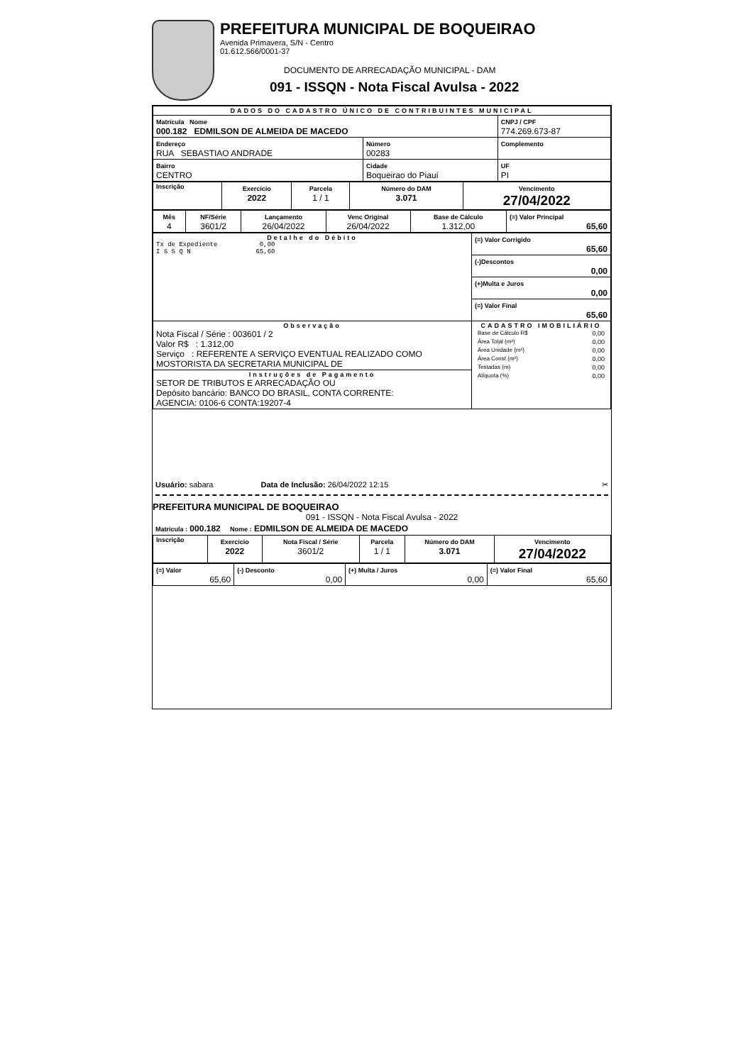PREFEITURA MUNICIPAL DE BOQUEIRAO
Avenida Primavera, S/N - Centro
01.612.566/0001-37
DOCUMENTO DE ARRECADAÇÃO MUNICIPAL - DAM
091 - ISSQN - Nota Fiscal Avulsa - 2022
| DADOS DO CADASTRO ÚNICO DE CONTRIBUINTES MUNICIPAL | | | |
| Matrícula Nome 000.182 EDMILSON DE ALMEIDA DE MACEDO | | | CNPJ / CPF 774.269.673-87 |
| Endereço RUA SEBASTIAO ANDRADE | | Número 00283 | Complemento |
| Bairro CENTRO | Cidade Boqueirao do Piauí | | UF PI |
| Inscrição | Exercício 2022 | Parcela 1 / 1 | Número do DAM 3.071 | Vencimento 27/04/2022 |
| Mês 4 | NF/Série 3601/2 | Lançamento 26/04/2022 | Venc Original 26/04/2022 | Base de Cálculo 1.312,00 | (=) Valor Principal 65,60 |
| Detalhe do Débito Tx de Expediente 0,00 I S S Q N 65,60 | (=) Valor Corrigido 65,60 |
| | (-)Descontos 0,00 |
| | (+)Multa e Juros 0,00 |
| | (=) Valor Final 65,60 |
| Observação Nota Fiscal / Série : 003601 / 2 Valor R$ : 1.312,00 Serviço : REFERENTE A SERVIÇO EVENTUAL REALIZADO COMO MOSTORISTA DA SECRETARIA MUNICIPAL DE | CADASTRO IMOBILIÁRIO / Base de Cálculo R$ / 0,00 / / Área Total (m²) / 0,00 / / Área Unidade (m²) / 0,00 / / Área Const (m²) / 0,00 / / Testadas (m) / 0,00 / / Alíquota (%) / 0,00 / |
| Instruções de Pagamento SETOR DE TRIBUTOS E ARRECADAÇÃO OU Depósito bancário: BANCO DO BRASIL, CONTA CORRENTE: AGENCIA: 0106-6 CONTA:19207-4 | |
Usuário: sabara Data de Inclusão: 26/04/2022 12:15 ✂
PREFEITURA MUNICIPAL DE BOQUEIRAO
091 - ISSQN - Nota Fiscal Avulsa - 2022
Matrícula : 000.182 Nome : EDMILSON DE ALMEIDA DE MACEDO
| Inscrição | Exercício 2022 | Nota Fiscal / Série 3601/2 | Parcela 1 / 1 | Número do DAM 3.071 | Vencimento 27/04/2022 |
| (=) Valor 65,60 | (-) Desconto 0,00 | (+) Multa / Juros 0,00 | (=) Valor Final 65,60 |